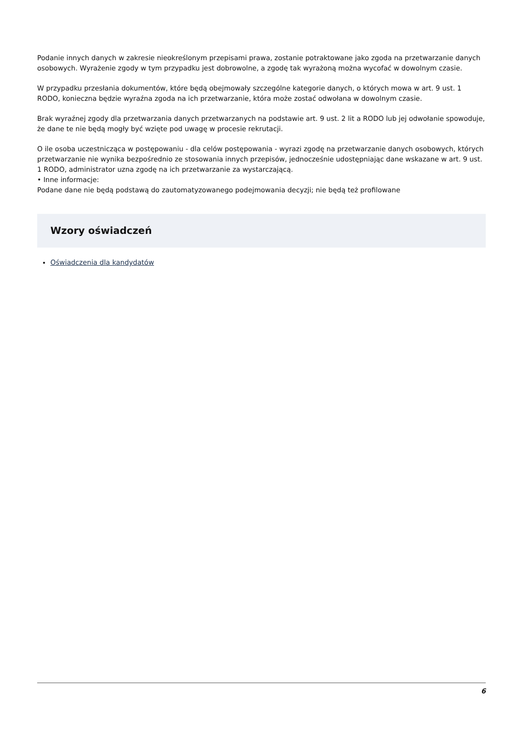Podanie innych danych w zakresie nieokreślonym przepisami prawa, zostanie potraktowane jako zgoda na przetwarzanie danych osobowych. Wyrażenie zgody w tym przypadku jest dobrowolne, a zgodę tak wyrażoną można wycofać w dowolnym czasie.
W przypadku przesłania dokumentów, które będą obejmowały szczególne kategorie danych, o których mowa w art. 9 ust. 1 RODO, konieczna będzie wyraźna zgoda na ich przetwarzanie, która może zostać odwołana w dowolnym czasie.
Brak wyraźnej zgody dla przetwarzania danych przetwarzanych na podstawie art. 9 ust. 2 lit a RODO lub jej odwołanie spowoduje, że dane te nie będą mogły być wzięte pod uwagę w procesie rekrutacji.
O ile osoba uczestnicząca w postępowaniu - dla celów postępowania - wyrazi zgodę na przetwarzanie danych osobowych, których przetwarzanie nie wynika bezpośrednio ze stosowania innych przepisów, jednocześnie udostępniając dane wskazane w art. 9 ust. 1 RODO, administrator uzna zgodę na ich przetwarzanie za wystarczającą.
• Inne informacje:
Podane dane nie będą podstawą do zautomatyzowanego podejmowania decyzji; nie będą też profilowane
Wzory oświadczeń
Oświadczenia dla kandydatów
6